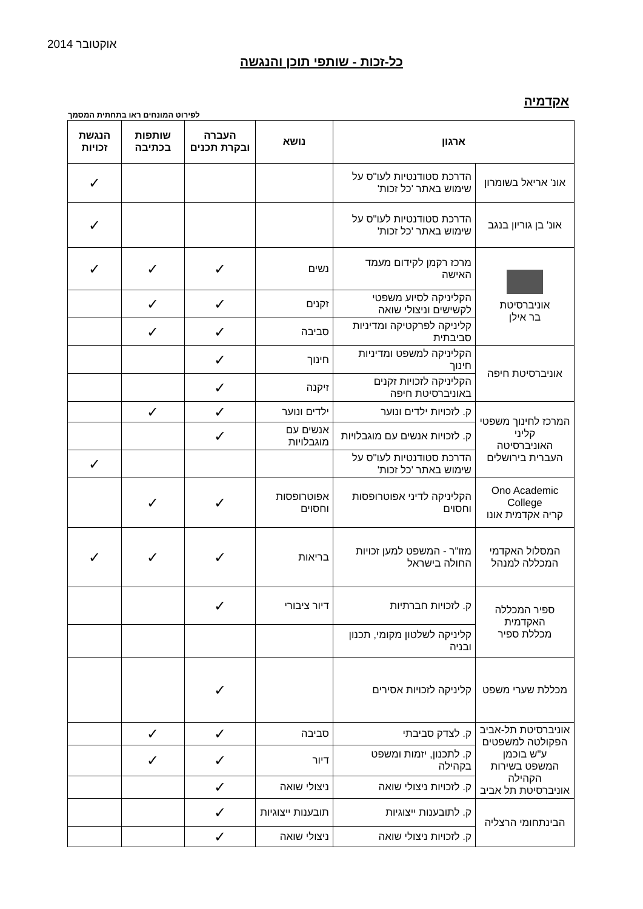אוקטובר 2014
כל-זכות - שותפי תוכן והנגשה
אקדמיה
לפירוט המונחים ראו בתחתית המסמך
| ארגון | | נושא | העברה ובקרת תכנים | שותפות בכתיבה | הנגשת זכויות |
| --- | --- | --- | --- | --- | --- |
| אונ' אריאל בשומרון | הדרכת סטודנטיות לעו"ס על שימוש באתר 'כל זכות' | | | | ✓ |
| אונ' בן גוריון בנגב | הדרכת סטודנטיות לעו"ס על שימוש באתר 'כל זכות' | | | | ✓ |
| אוניברסיטת בר אילן | מרכז רקמן לקידום מעמד האישה | נשים | ✓ | ✓ | ✓ |
| | הקליניקה לסיוע משפטי לקשישים וניצולי שואה | זקנים | ✓ | ✓ | |
| | קליניקה לפרקטיקה ומדיניות סביבתית | סביבה | ✓ | ✓ | |
| אוניברסיטת חיפה | הקליניקה למשפט ומדיניות חינוך | חינוך | ✓ | | |
| | הקליניקה לזכויות זקנים באוניברסיטת חיפה | זיקנה | ✓ | | |
| המרכז לחינוך משפטי קליני האוניברסיטה העברית בירושלים | ק. לזכויות ילדים ונוער | ילדים ונוער | ✓ | ✓ | |
| | ק. לזכויות אנשים עם מוגבלויות | אנשים עם מוגבלויות | ✓ | | |
| | הדרכת סטודנטיות לעו"ס על שימוש באתר 'כל זכות' | | | | ✓ |
| Ono Academic College קריה אקדמית אונו | הקליניקה לדיני אפוטרופסות וחסוים | אפוטרופסות וחסוים | ✓ | ✓ | |
| המסלול האקדמי המכללה למנהל | מזו"ר - המשפט למען זכויות החולה בישראל | בריאות | ✓ | ✓ | ✓ |
| ספיר המכללה האקדמית מכללת ספיר | ק. לזכויות חברתיות | דיור ציבורי | ✓ | | |
| | קליניקה לשלטון מקומי, תכנון ובניה | | | | |
| מכללת שערי משפט | קליניקה לזכויות אסירים | | ✓ | | |
| אוניברסיטת תל-אביב הפקולטה למשפטים ע"ש בוכמן המשפט בשירות הקהילה אוניברסיטת תל אביב | ק. לצדק סביבתי | סביבה | ✓ | ✓ | |
| | ק. לתכנון, יזמות ומשפט בקהילה | דיור | ✓ | ✓ | |
| | ק. לזכויות ניצולי שואה | ניצולי שואה | ✓ | | |
| הבינתחומי הרצליה | ק. לתובענות ייצוגיות | תובענות ייצוגיות | ✓ | | |
| | ק. לזכויות ניצולי שואה | ניצולי שואה | ✓ | | |